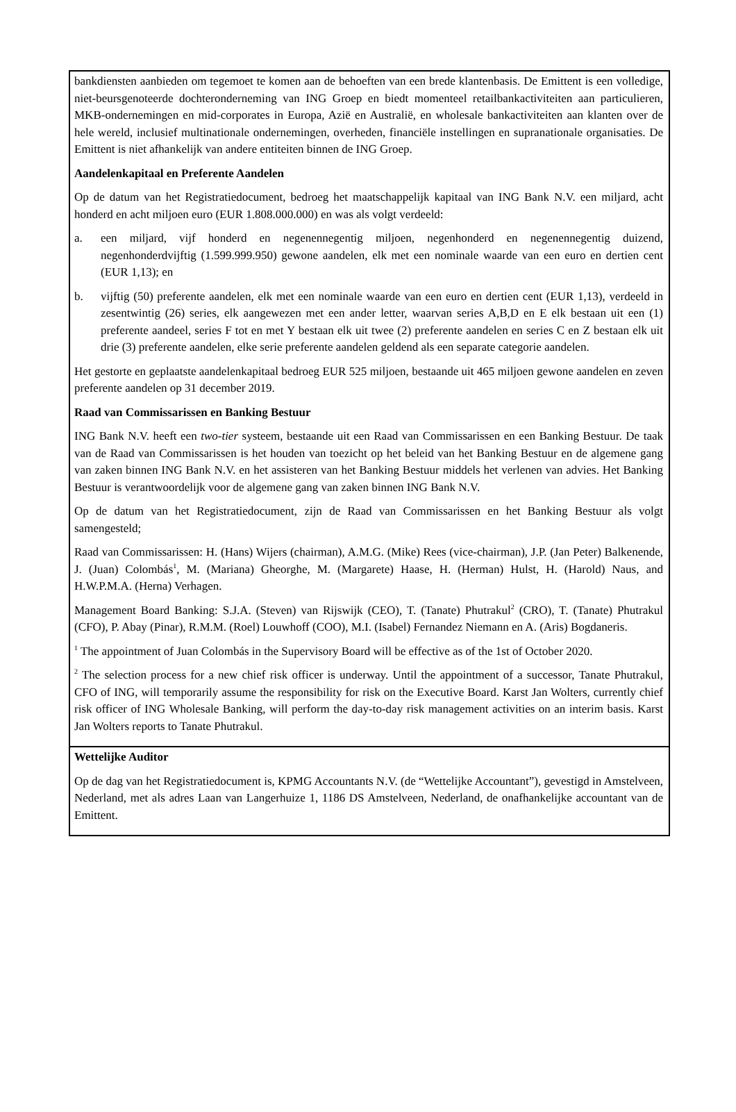| bankdiensten aanbieden om tegemoet te komen aan de behoeften van een brede klantenbasis. De Emittent is een volledige, niet-beursgenoteerde dochteronderneming van ING Groep en biedt momenteel retailbankactiviteiten aan particulieren, MKB-ondernemingen en mid-corporates in Europa, Azië en Australië, en wholesale bankactiviteiten aan klanten over de hele wereld, inclusief multinationale ondernemingen, overheden, financiële instellingen en supranationale organisaties. De Emittent is niet afhankelijk van andere entiteiten binnen de ING Groep. Aandelenkapitaal en Preferente Aandelen Op de datum van het Registratiedocument, bedroeg het maatschappelijk kapitaal van ING Bank N.V. een miljard, acht honderd en acht miljoen euro (EUR 1.808.000.000) en was als volgt verdeeld: a. een miljard, vijf honderd en negenennegentig miljoen, negenhonderd en negenennegentig duizend, negenhonderdvijftig (1.599.999.950) gewone aandelen, elk met een nominale waarde van een euro en dertien cent (EUR 1,13); en b. vijftig (50) preferente aandelen, elk met een nominale waarde van een euro en dertien cent (EUR 1,13), verdeeld in zesentwintig (26) series, elk aangewezen met een ander letter, waarvan series A,B,D en E elk bestaan uit een (1) preferente aandeel, series F tot en met Y bestaan elk uit twee (2) preferente aandelen en series C en Z bestaan elk uit drie (3) preferente aandelen, elke serie preferente aandelen geldend als een separate categorie aandelen. Het gestorte en geplaatste aandelenkapitaal bedroeg EUR 525 miljoen, bestaande uit 465 miljoen gewone aandelen en zeven preferente aandelen op 31 december 2019. Raad van Commissarissen en Banking Bestuur ING Bank N.V. heeft een two-tier systeem, bestaande uit een Raad van Commissarissen en een Banking Bestuur. De taak van de Raad van Commissarissen is het houden van toezicht op het beleid van het Banking Bestuur en de algemene gang van zaken binnen ING Bank N.V. en het assisteren van het Banking Bestuur middels het verlenen van advies. Het Banking Bestuur is verantwoordelijk voor de algemene gang van zaken binnen ING Bank N.V. Op de datum van het Registratiedocument, zijn de Raad van Commissarissen en het Banking Bestuur als volgt samengesteld; Raad van Commissarissen: H. (Hans) Wijers (chairman), A.M.G. (Mike) Rees (vice-chairman), J.P. (Jan Peter) Balkenende, J. (Juan) Colombás<sup>1</sup>, M. (Mariana) Gheorghe, M. (Margarete) Haase, H. (Herman) Hulst, H. (Harold) Naus, and H.W.P.M.A. (Herna) Verhagen. Management Board Banking: S.J.A. (Steven) van Rijswijk (CEO), T. (Tanate) Phutrakul<sup>2</sup> (CRO), T. (Tanate) Phutrakul (CFO), P. Abay (Pinar), R.M.M. (Roel) Louwhoff (COO), M.I. (Isabel) Fernandez Niemann en A. (Aris) Bogdaneris. <sup>1</sup> The appointment of Juan Colombás in the Supervisory Board will be effective as of the 1st of October 2020. <sup>2</sup> The selection process for a new chief risk officer is underway. Until the appointment of a successor, Tanate Phutrakul, CFO of ING, will temporarily assume the responsibility for risk on the Executive Board. Karst Jan Wolters, currently chief risk officer of ING Wholesale Banking, will perform the day-to-day risk management activities on an interim basis. Karst Jan Wolters reports to Tanate Phutrakul. |
| Wettelijke Auditor Op de dag van het Registratiedocument is, KPMG Accountants N.V. (de “Wettelijke Accountant”), gevestigd in Amstelveen, Nederland, met als adres Laan van Langerhuize 1, 1186 DS Amstelveen, Nederland, de onafhankelijke accountant van de Emittent. |